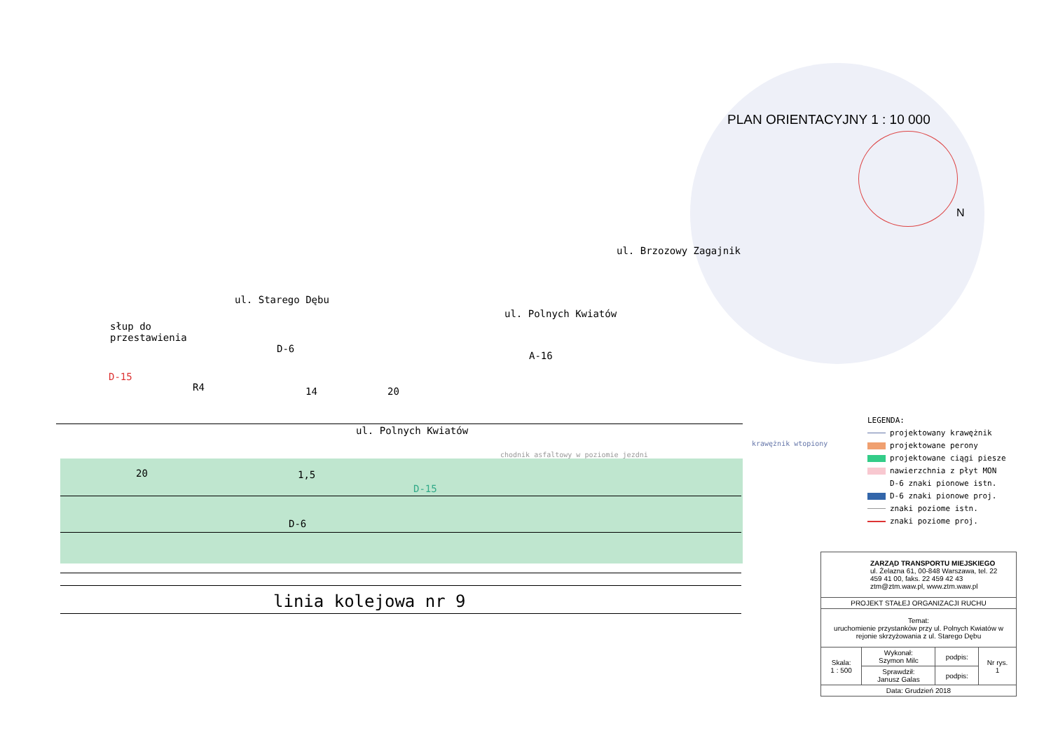PLAN ORIENTACYJNY 1 : 10 000
N
słup do
przestawienia
D-15
R4
ul. Starego Dębu
D-6
14 20
ul. Polnych Kwiatów
ul. Polnych Kwiatów
A-16
ul. Brzozowy Zagajnik
krawężnik wtopiony
chodnik asfaltowy w poziomie jezdni
20 1,5
D-15
D-6
linia kolejowa nr 9
LEGENDA:
projektowany krawężnik
projektowane perony
projektowane ciągi piesze
nawierzchnia z płyt MON
D-6 znaki pionowe istn.
D-6 znaki pionowe proj.
znaki poziome istn.
znaki poziome proj.
| ZARZĄD TRANSPORTU MIEJSKIEGO ul. Żelazna 61, 00-848 Warszawa, tel. 22 459 41 00, faks. 22 459 42 43 ztm@ztm.waw.pl, www.ztm.waw.pl | | | |
| PROJEKT STAŁEJ ORGANIZACJI RUCHU | | | |
| Temat: uruchomienie przystanków przy ul. Polnych Kwiatów w rejonie skrzyżowania z ul. Starego Dębu | | | |
| Skala: 1 : 500 | Wykonał: Szymon Milc | podpis: | Nr rys. 1 |
| | Sprawdził: Janusz Galas | podpis: | |
| Data: Grudzień 2018 | | | |